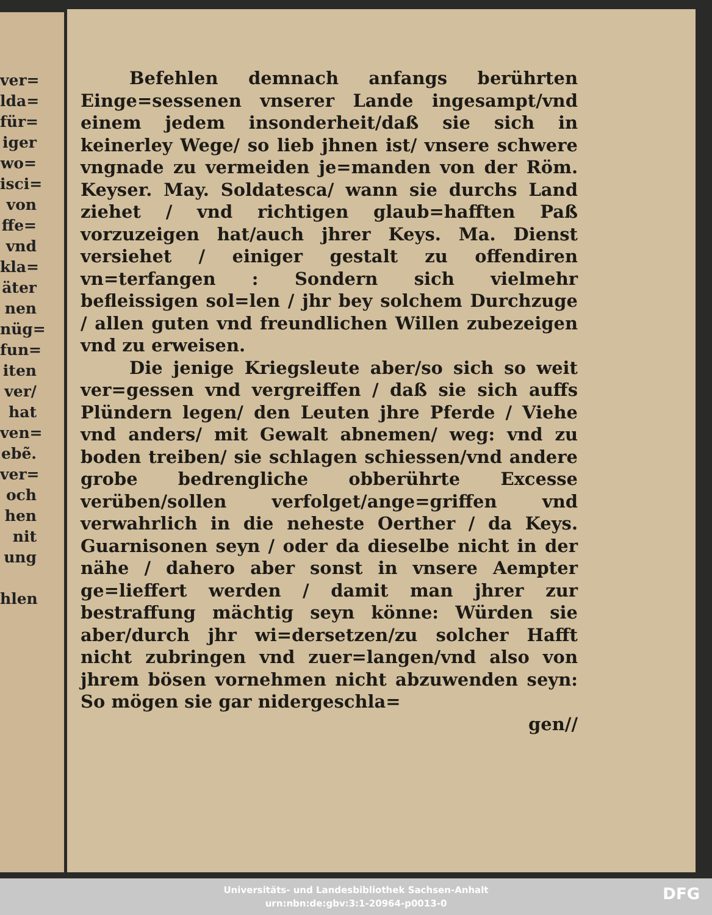ver=
lda=
für=
iger
wo=
isci=
von
ffe=
vnd
kla=
äter
nen
nüg=
fun=
iten
ver/
hat
ven=
ebẽ.
ver=
och
hen
nit
ung
hlen
Befehlen demnach anfangs berührten Einge=sessenen vnserer Lande ingesampt/vnd einem jedem insonderheit/daß sie sich in keinerley Wege/ so lieb jhnen ist/ vnsere schwere vngnade zu vermeiden je=manden von der Röm. Keyser. May. Soldatesca/ wann sie durchs Land ziehet / vnd richtigen glaub=hafften Paß vorzuzeigen hat/auch jhrer Keys. Ma. Dienst versiehet / einiger gestalt zu offendiren vn=terfangen : Sondern sich vielmehr befleissigen sol=len / jhr bey solchem Durchzuge / allen guten vnd freundlichen Willen zubezeigen vnd zu erweisen.
Die jenige Kriegsleute aber/so sich so weit ver=gessen vnd vergreiffen / daß sie sich auffs Plündern legen/ den Leuten jhre Pferde / Viehe vnd anders/ mit Gewalt abnemen/ weg: vnd zu boden treiben/ sie schlagen schiessen/vnd andere grobe bedrengliche obberührte Excesse verüben/sollen verfolget/ange=griffen vnd verwahrlich in die neheste Oerther / da Keys. Guarnisonen seyn / oder da dieselbe nicht in der nähe / dahero aber sonst in vnsere Aempter ge=lieffert werden / damit man jhrer zur bestraffung mächtig seyn könne: Würden sie aber/durch jhr wi=dersetzen/zu solcher Hafft nicht zubringen vnd zuer=langen/vnd also von jhrem bösen vornehmen nicht abzuwenden seyn: So mögen sie gar nidergeschla=
gen//
Universitäts- und Landesbibliothek Sachsen-Anhalt
urn:nbn:de:gbv:3:1-20964-p0013-0
DFG